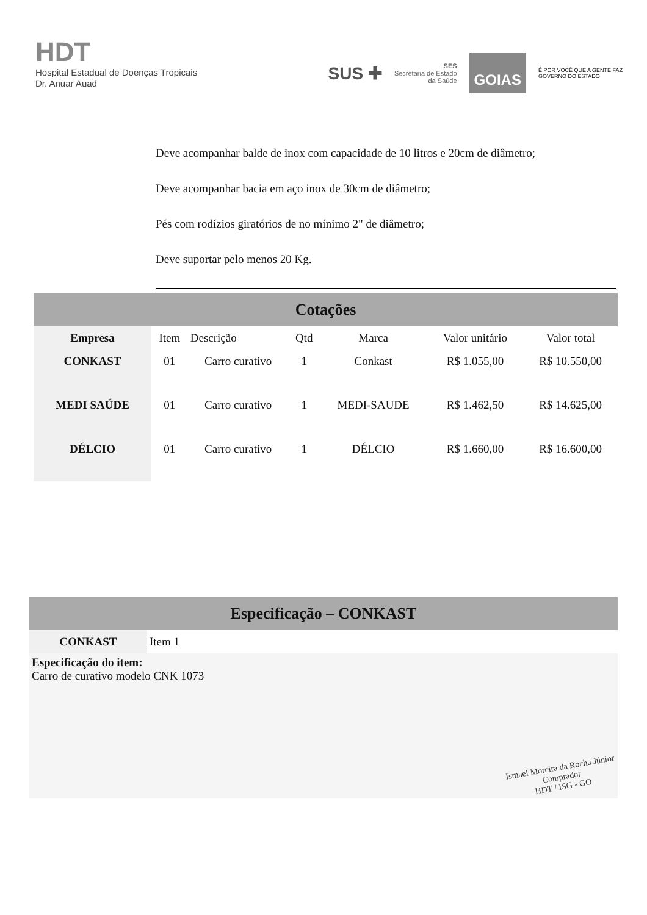HDT
Hospital Estadual de Doenças Tropicais
Dr. Anuar Auad
SUS ✚
SES
Secretaria de Estado
da Saúde
GOIAS
É POR VOCÊ QUE A GENTE FAZ
GOVERNO DO ESTADO
Deve acompanhar balde de inox com capacidade de 10 litros e 20cm de diâmetro;
Deve acompanhar bacia em aço inox de 30cm de diâmetro;
Pés com rodízios giratórios de no mínimo 2" de diâmetro;
Deve suportar pelo menos 20 Kg.
Cotações
| Empresa | Item | Descrição | Qtd | Marca | Valor unitário | Valor total |
| --- | --- | --- | --- | --- | --- | --- |
| CONKAST | 01 | Carro curativo | 1 | Conkast | R$ 1.055,00 | R$ 10.550,00 |
| MEDI SAÚDE | 01 | Carro curativo | 1 | MEDI-SAUDE | R$ 1.462,50 | R$ 14.625,00 |
| DÉLCIO | 01 | Carro curativo | 1 | DÉLCIO | R$ 1.660,00 | R$ 16.600,00 |
Especificação – CONKAST
| CONKAST | Item 1 |
Especificação do item:
Carro de curativo modelo CNK 1073
Ismael Moreira da Rocha Júnior
Comprador
HDT / ISG - GO